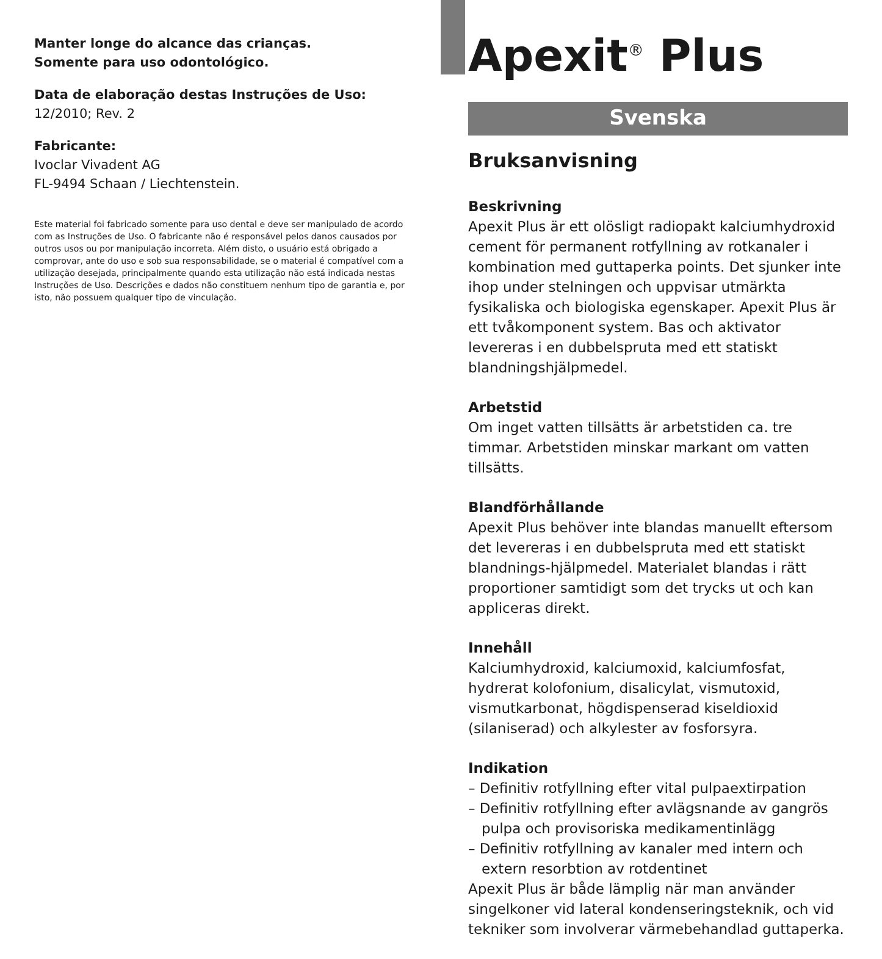Manter longe do alcance das crianças.
Somente para uso odontológico.
Data de elaboração destas Instruções de Uso:
12/2010; Rev. 2
Fabricante:
Ivoclar Vivadent AG
FL-9494 Schaan / Liechtenstein.
Este material foi fabricado somente para uso dental e deve ser manipulado de acordo com as Instruções de Uso. O fabricante não é responsável pelos danos causados por outros usos ou por manipulação incorreta. Além disto, o usuário está obrigado a comprovar, ante do uso e sob sua responsabilidade, se o material é compatível com a utilização desejada, principalmente quando esta utilização não está indicada nestas Instruções de Uso. Descrições e dados não constituem nenhum tipo de garantia e, por isto, não possuem qualquer tipo de vinculação.
Apexit<sup>®</sup> Plus
Svenska
Bruksanvisning
Beskrivning
Apexit Plus är ett olösligt radiopakt kalciumhydroxid cement för permanent rotfyllning av rotkanaler i kombination med guttaperka points. Det sjunker inte ihop under stelningen och uppvisar utmärkta fysikaliska och biologiska egenskaper. Apexit Plus är ett tvåkomponent system. Bas och aktivator levereras i en dubbelspruta med ett statiskt blandningshjälpmedel.
Arbetstid
Om inget vatten tillsätts är arbetstiden ca. tre timmar. Arbetstiden minskar markant om vatten tillsätts.
Blandförhållande
Apexit Plus behöver inte blandas manuellt eftersom det levereras i en dubbelspruta med ett statiskt blandnings-hjälpmedel. Materialet blandas i rätt proportioner samtidigt som det trycks ut och kan appliceras direkt.
Innehåll
Kalciumhydroxid, kalciumoxid, kalciumfosfat, hydrerat kolofonium, disalicylat, vismutoxid, vismutkarbonat, högdispenserad kiseldioxid (silaniserad) och alkylester av fosforsyra.
Indikation
– Definitiv rotfyllning efter vital pulpaextirpation
– Definitiv rotfyllning efter avlägsnande av gangrös pulpa och provisoriska medikamentinlägg
– Definitiv rotfyllning av kanaler med intern och extern resorbtion av rotdentinet
Apexit Plus är både lämplig när man använder singelkoner vid lateral kondenseringsteknik, och vid tekniker som involverar värmebehandlad guttaperka.